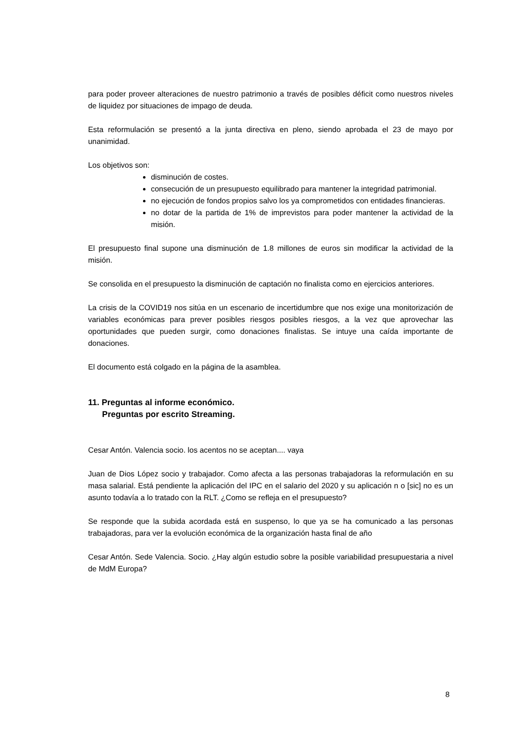para poder proveer alteraciones de nuestro patrimonio a través de posibles déficit como nuestros niveles de liquidez por situaciones de impago de deuda.
Esta reformulación se presentó a la junta directiva en pleno, siendo aprobada el 23 de mayo por unanimidad.
Los objetivos son:
disminución de costes.
consecución de un presupuesto equilibrado para mantener la integridad patrimonial.
no ejecución de fondos propios salvo los ya comprometidos con entidades financieras.
no dotar de la partida de 1% de imprevistos para poder mantener la actividad de la misión.
El presupuesto final supone una disminución de 1.8 millones de euros sin modificar la actividad de la misión.
Se consolida en el presupuesto la disminución de captación no finalista como en ejercicios anteriores.
La crisis de la COVID19 nos sitúa en un escenario de incertidumbre que nos exige una monitorización de variables económicas para prever posibles riesgos posibles riesgos, a la vez que aprovechar las oportunidades que pueden surgir, como donaciones finalistas. Se intuye una caída importante de donaciones.
El documento está colgado en la página de la asamblea.
11. Preguntas al informe económico.
Preguntas por escrito Streaming.
Cesar Antón. Valencia socio. los acentos no se aceptan.... vaya
Juan de Dios López socio y trabajador. Como afecta a las personas trabajadoras la reformulación en su masa salarial. Está pendiente la aplicación del IPC en el salario del 2020 y su aplicación n o [sic] no es un asunto todavía a lo tratado con la RLT. ¿Como se refleja en el presupuesto?
Se responde que la subida acordada está en suspenso, lo que ya se ha comunicado a las personas trabajadoras, para ver la evolución económica de la organización hasta final de año
Cesar Antón. Sede Valencia. Socio. ¿Hay algún estudio sobre la posible variabilidad presupuestaria a nivel de MdM Europa?
8